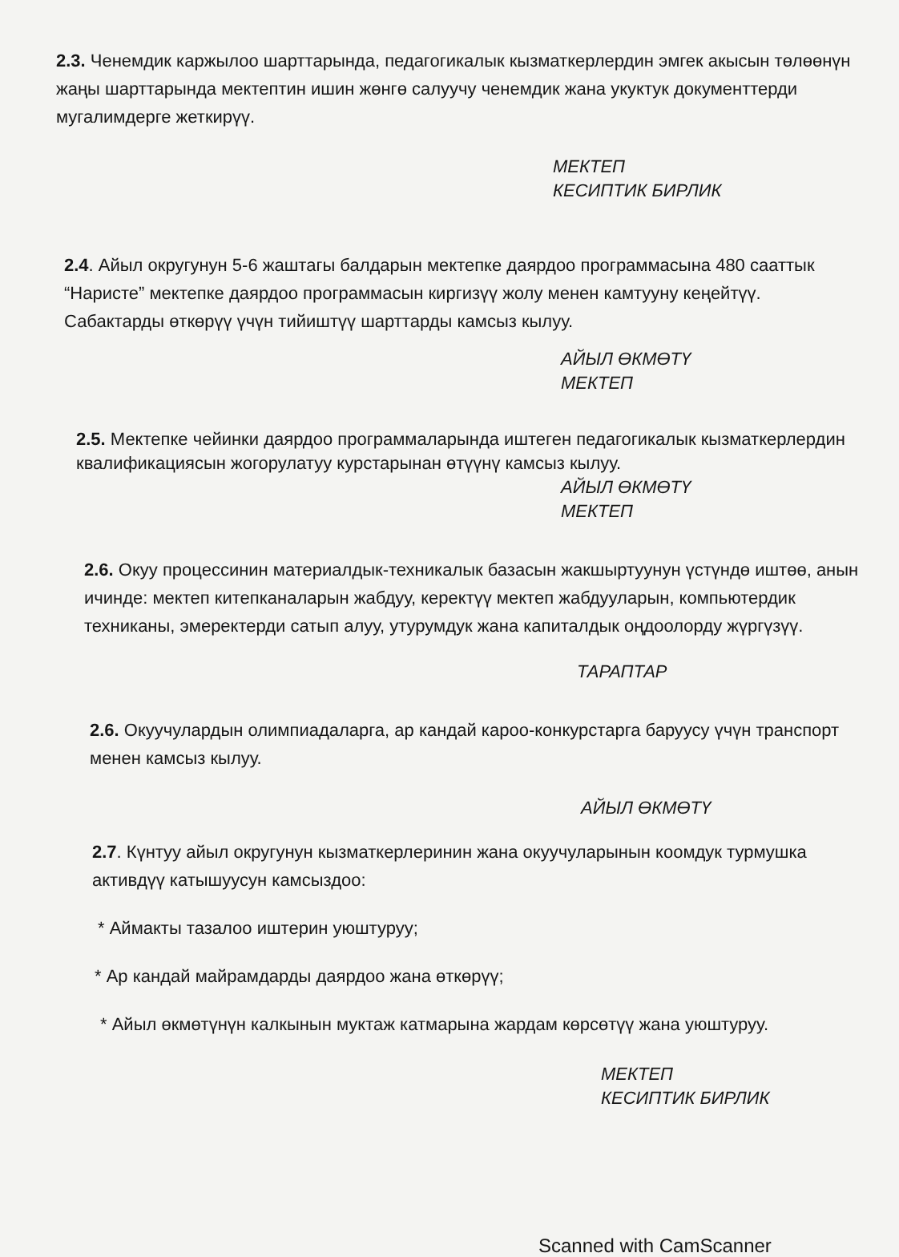2.3. Ченемдик каржылоо шарттарында, педагогикалык кызматкерлердин эмгек акысын төлөөнүн жаңы шарттарында мектептин ишин жөнгө салуучу ченемдик жана укуктук документтерди мугалимдерге жеткирүү.
МЕКТЕП
КЕСИПТИК БИРЛИК
2.4. Айыл округунун 5-6 жаштагы балдарын мектепке даярдоо программасына 480 сааттык “Наристе” мектепке даярдоо программасын киргизүү жолу менен камтууну кеңейтүү. Сабактарды өткөрүү үчүн тийиштүү шарттарды камсыз кылуу.
АЙЫЛ ӨКМӨТҮ
МЕКТЕП
2.5. Мектепке чейинки даярдоо программаларында иштеген педагогикалык кызматкерлердин квалификациясын жогорулатуу курстарынан өтүүнү камсыз кылуу.
АЙЫЛ ӨКМӨТҮ
МЕКТЕП
2.6. Окуу процессинин материалдык-техникалык базасын жакшыртуунун үстүндө иштөө, анын ичинде: мектеп китепканаларын жабдуу, керектүү мектеп жабдууларын, компьютердик техниканы, эмеректерди сатып алуу, утурумдук жана капиталдык оңдоолорду жүргүзүү.
ТАРАПТАР
2.6. Окуучулардын олимпиадаларга, ар кандай кароо-конкурстарга баруусу үчүн транспорт менен камсыз кылуу.
АЙЫЛ ӨКМӨТҮ
2.7. Күнтуу айыл округунун кызматкерлеринин жана окуучуларынын коомдук турмушка активдүү катышуусун камсыздоо:
* Аймакты тазалоо иштерин уюштуруу;
* Ар кандай майрамдарды даярдоо жана өткөрүү;
* Айыл өкмөтүнүн калкынын муктаж катмарына жардам көрсөтүү жана уюштуруу.
МЕКТЕП
КЕСИПТИК БИРЛИК
Scanned with CamScanner